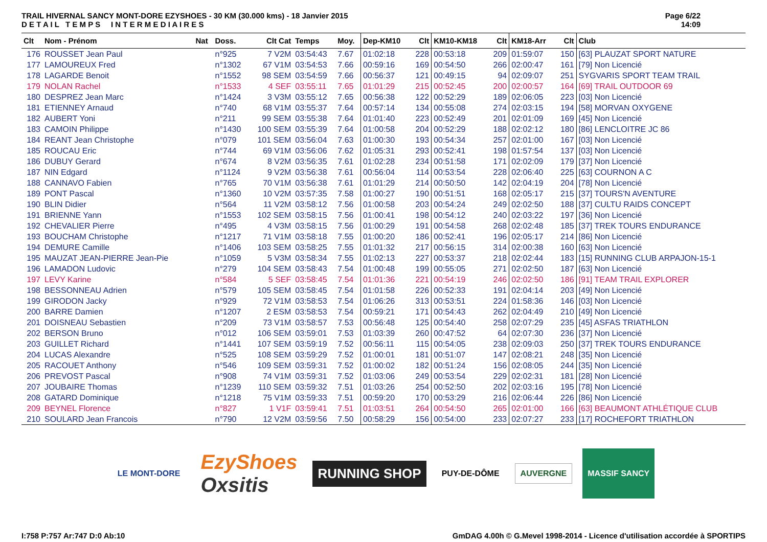TRAIL HIVERNAL SANCY MONT-DORE EZYSHOES - 30 KM (30.000 kms) - 18 Janvier 2015
D E T A I L T E M P S I N T E R M E D I A I R E S
Page 6/22
14:09
| Clt | Nom - Prénom | Nat | Doss. | Clt Cat | Temps | Moy. | Dep-KM10 | Clt | KM10-KM18 | Clt | KM18-Arr | Clt | Club |
| --- | --- | --- | --- | --- | --- | --- | --- | --- | --- | --- | --- | --- | --- |
| 176 | ROUSSET Jean Paul | | n°925 | 7 V2M | 03:54:43 | 7.67 | 01:02:18 | 228 | 00:53:18 | 209 | 01:59:07 | 150 | [63] PLAUZAT SPORT NATURE |
| 177 | LAMOUREUX Fred | | n°1302 | 67 V1M | 03:54:53 | 7.66 | 00:59:16 | 169 | 00:54:50 | 266 | 02:00:47 | 161 | [79] Non Licencié |
| 178 | LAGARDE Benoit | | n°1552 | 98 SEM | 03:54:59 | 7.66 | 00:56:37 | 121 | 00:49:15 | 94 | 02:09:07 | 251 | SYGVARIS SPORT TEAM TRAIL |
| 179 | NOLAN Rachel | | n°1533 | 4 SEF | 03:55:11 | 7.65 | 01:01:29 | 215 | 00:52:45 | 200 | 02:00:57 | 164 | [69] TRAIL OUTDOOR 69 |
| 180 | DESPREZ Jean Marc | | n°1424 | 3 V3M | 03:55:12 | 7.65 | 00:56:38 | 122 | 00:52:29 | 189 | 02:06:05 | 223 | [03] Non Licencié |
| 181 | ETIENNEY Arnaud | | n°740 | 68 V1M | 03:55:37 | 7.64 | 00:57:14 | 134 | 00:55:08 | 274 | 02:03:15 | 194 | [58] MORVAN OXYGENE |
| 182 | AUBERT Yoni | | n°211 | 99 SEM | 03:55:38 | 7.64 | 01:01:40 | 223 | 00:52:49 | 201 | 02:01:09 | 169 | [45] Non Licencié |
| 183 | CAMOIN Philippe | | n°1430 | 100 SEM | 03:55:39 | 7.64 | 01:00:58 | 204 | 00:52:29 | 188 | 02:02:12 | 180 | [86] LENCLOITRE JC 86 |
| 184 | REANT Jean Christophe | | n°079 | 101 SEM | 03:56:04 | 7.63 | 01:00:30 | 193 | 00:54:34 | 257 | 02:01:00 | 167 | [03] Non Licencié |
| 185 | ROUCAU Eric | | n°744 | 69 V1M | 03:56:06 | 7.62 | 01:05:31 | 293 | 00:52:41 | 198 | 01:57:54 | 137 | [03] Non Licencié |
| 186 | DUBUY Gerard | | n°674 | 8 V2M | 03:56:35 | 7.61 | 01:02:28 | 234 | 00:51:58 | 171 | 02:02:09 | 179 | [37] Non Licencié |
| 187 | NIN Edgard | | n°1124 | 9 V2M | 03:56:38 | 7.61 | 00:56:04 | 114 | 00:53:54 | 228 | 02:06:40 | 225 | [63] COURNON A C |
| 188 | CANNAVO Fabien | | n°765 | 70 V1M | 03:56:38 | 7.61 | 01:01:29 | 214 | 00:50:50 | 142 | 02:04:19 | 204 | [78] Non Licencié |
| 189 | PONT Pascal | | n°1360 | 10 V2M | 03:57:35 | 7.58 | 01:00:27 | 190 | 00:51:51 | 168 | 02:05:17 | 215 | [37] TOURS'N AVENTURE |
| 190 | BLIN Didier | | n°564 | 11 V2M | 03:58:12 | 7.56 | 01:00:58 | 203 | 00:54:24 | 249 | 02:02:50 | 188 | [37] CULTU RAIDS CONCEPT |
| 191 | BRIENNE Yann | | n°1553 | 102 SEM | 03:58:15 | 7.56 | 01:00:41 | 198 | 00:54:12 | 240 | 02:03:22 | 197 | [36] Non Licencié |
| 192 | CHEVALIER Pierre | | n°495 | 4 V3M | 03:58:15 | 7.56 | 01:00:29 | 191 | 00:54:58 | 268 | 02:02:48 | 185 | [37] TREK TOURS ENDURANCE |
| 193 | BOUCHAM Christophe | | n°1217 | 71 V1M | 03:58:18 | 7.55 | 01:00:20 | 186 | 00:52:41 | 196 | 02:05:17 | 214 | [86] Non Licencié |
| 194 | DEMURE Camille | | n°1406 | 103 SEM | 03:58:25 | 7.55 | 01:01:32 | 217 | 00:56:15 | 314 | 02:00:38 | 160 | [63] Non Licencié |
| 195 | MAUZAT JEAN-PIERRE Jean-Pie | | n°1059 | 5 V3M | 03:58:34 | 7.55 | 01:02:13 | 227 | 00:53:37 | 218 | 02:02:44 | 183 | [15] RUNNING CLUB ARPAJON-15-1 |
| 196 | LAMADON Ludovic | | n°279 | 104 SEM | 03:58:43 | 7.54 | 01:00:48 | 199 | 00:55:05 | 271 | 02:02:50 | 187 | [63] Non Licencié |
| 197 | LEVY Karine | | n°584 | 5 SEF | 03:58:45 | 7.54 | 01:01:36 | 221 | 00:54:19 | 246 | 02:02:50 | 186 | [91] TEAM TRAIL EXPLORER |
| 198 | BESSONNEAU Adrien | | n°579 | 105 SEM | 03:58:45 | 7.54 | 01:01:58 | 226 | 00:52:33 | 191 | 02:04:14 | 203 | [49] Non Licencié |
| 199 | GIRODON Jacky | | n°929 | 72 V1M | 03:58:53 | 7.54 | 01:06:26 | 313 | 00:53:51 | 224 | 01:58:36 | 146 | [03] Non Licencié |
| 200 | BARRE Damien | | n°1207 | 2 ESM | 03:58:53 | 7.54 | 00:59:21 | 171 | 00:54:43 | 262 | 02:04:49 | 210 | [49] Non Licencié |
| 201 | DOISNEAU Sebastien | | n°209 | 73 V1M | 03:58:57 | 7.53 | 00:56:48 | 125 | 00:54:40 | 258 | 02:07:29 | 235 | [45] ASFAS TRIATHLON |
| 202 | BERSON Bruno | | n°012 | 106 SEM | 03:59:01 | 7.53 | 01:03:39 | 260 | 00:47:52 | 64 | 02:07:30 | 236 | [37] Non Licencié |
| 203 | GUILLET Richard | | n°1441 | 107 SEM | 03:59:19 | 7.52 | 00:56:11 | 115 | 00:54:05 | 238 | 02:09:03 | 250 | [37] TREK TOURS ENDURANCE |
| 204 | LUCAS Alexandre | | n°525 | 108 SEM | 03:59:29 | 7.52 | 01:00:01 | 181 | 00:51:07 | 147 | 02:08:21 | 248 | [35] Non Licencié |
| 205 | RACOUET Anthony | | n°546 | 109 SEM | 03:59:31 | 7.52 | 01:00:02 | 182 | 00:51:24 | 156 | 02:08:05 | 244 | [35] Non Licencié |
| 206 | PREVOST Pascal | | n°908 | 74 V1M | 03:59:31 | 7.52 | 01:03:06 | 249 | 00:53:54 | 229 | 02:02:31 | 181 | [28] Non Licencié |
| 207 | JOUBAIRE Thomas | | n°1239 | 110 SEM | 03:59:32 | 7.51 | 01:03:26 | 254 | 00:52:50 | 202 | 02:03:16 | 195 | [78] Non Licencié |
| 208 | GATARD Dominique | | n°1218 | 75 V1M | 03:59:33 | 7.51 | 00:59:20 | 170 | 00:53:29 | 216 | 02:06:44 | 226 | [86] Non Licencié |
| 209 | BEYNEL Florence | | n°827 | 1 V1F | 03:59:41 | 7.51 | 01:03:51 | 264 | 00:54:50 | 265 | 02:01:00 | 166 | [63] BEAUMONT ATHLÉTIQUE CLUB |
| 210 | SOULARD Jean Francois | | n°790 | 12 V2M | 03:59:56 | 7.50 | 00:58:29 | 156 | 00:54:00 | 233 | 02:07:27 | 233 | [17] ROCHEFORT TRIATHLON |
LE MONT-DORE
EzyShoes
Oxsitis
RUNNING SHOP
PUY-DE-DÔME AUVERGNE
MASSIF SANCY
I:758 P:757 Ar:747 D:0 Ab:10 GmDAG 4.00h © G.Mevel 1998-2014 - Licence d'utilisation accordée à SPORTIPS